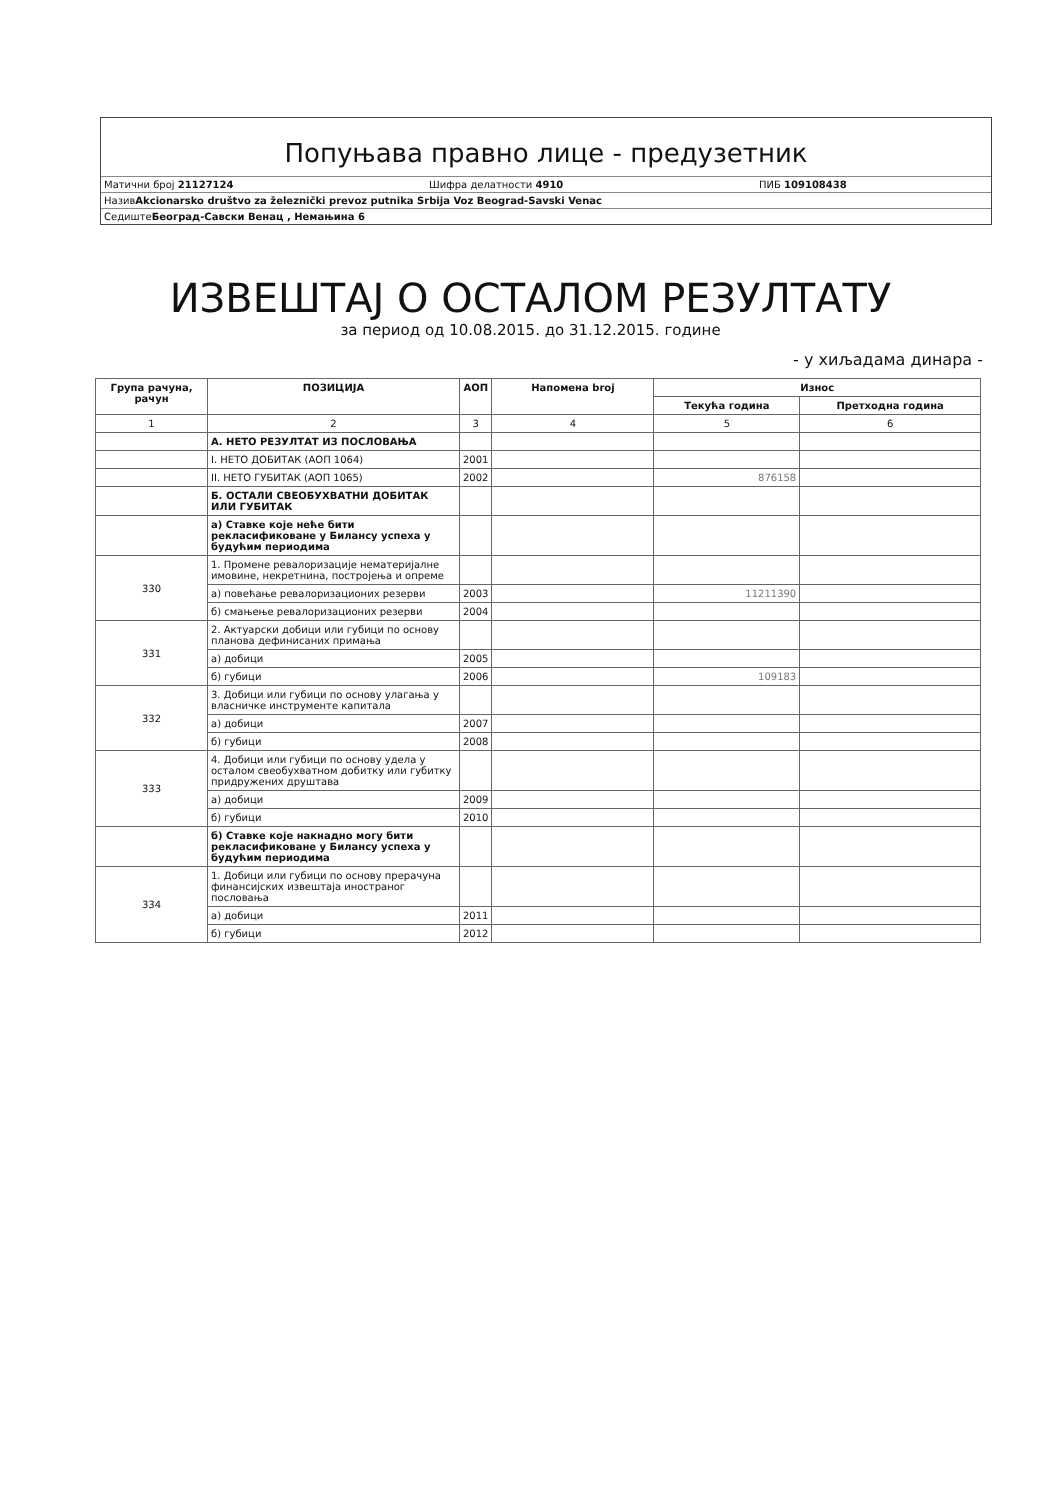Попуњава правно лице - предузетник
Матични број 21127124 Шифра делатности 4910 ПИБ 109108438
Назив Akcionarsko društvo za železnički prevoz putnika Srbija Voz Beograd-Savski Venac
Седиште Београд-Савски Венац , Немањина 6
ИЗВЕШТАЈ О ОСТАЛОМ РЕЗУЛТАТУ
за период од 10.08.2015. до 31.12.2015. године
- у хиљадама динара -
| Група рачуна, рачун | ПОЗИЦИЈА | АОП | Напомена broj | Износ | |
| --- | --- | --- | --- | --- | --- |
| | | | | Текућа година | Претходна година |
| 1 | 2 | 3 | 4 | 5 | 6 |
| | А. НЕТО РЕЗУЛТАТ ИЗ ПОСЛОВАЊА | | | | |
| | I. НЕТО ДОБИТАК (АОП 1064) | 2001 | | | |
| | II. НЕТО ГУБИТАК (АОП 1065) | 2002 | | 876158 | |
| | Б. ОСТАЛИ СВЕОБУХВАТНИ ДОБИТАК ИЛИ ГУБИТАК | | | | |
| | а) Ставке које неће бити рекласификоване у Билансу успеха у будућим периодима | | | | |
| 330 | 1. Промене ревалоризације нематеријалне имовине, некретнина, постројења и опреме | | | | |
| | а) повећање ревалоризационих резерви | 2003 | | 11211390 | |
| | б) смањење ревалоризационих резерви | 2004 | | | |
| 331 | 2. Актуарски добици или губици по основу планова дефинисаних примања | | | | |
| | а) добици | 2005 | | | |
| | б) губици | 2006 | | 109183 | |
| 332 | 3. Добици или губици по основу улагања у власничке инструменте капитала | | | | |
| | а) добици | 2007 | | | |
| | б) губици | 2008 | | | |
| 333 | 4. Добици или губици по основу удела у осталом свеобухватном добитку или губитку придружених друштава | | | | |
| | а) добици | 2009 | | | |
| | б) губици | 2010 | | | |
| | б) Ставке које накнадно могу бити рекласификоване у Билансу успеха у будућим периодима | | | | |
| 334 | 1. Добици или губици по основу прерачуна финансијских извештаја иностраног пословања | | | | |
| | а) добици | 2011 | | | |
| | б) губици | 2012 | | | |